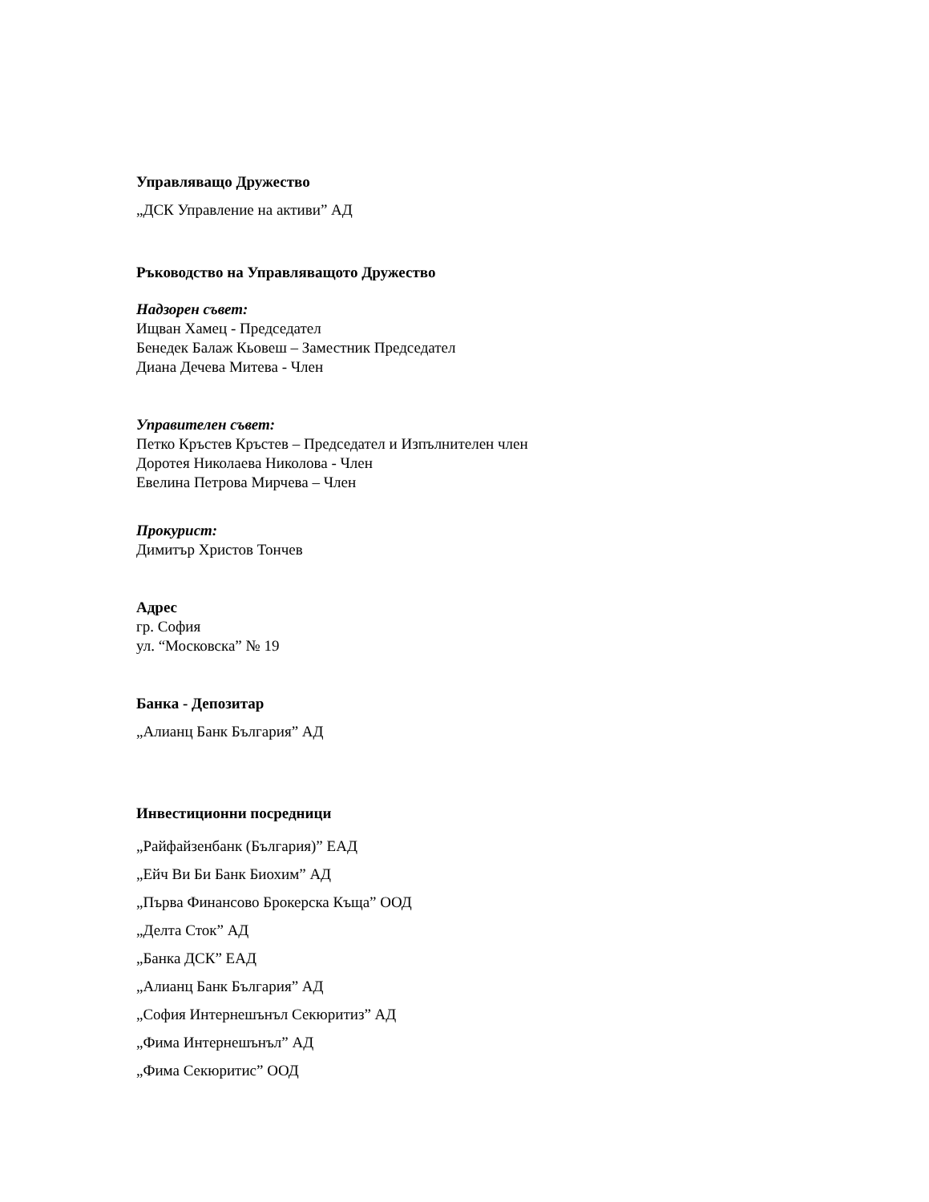Управляващо Дружество
„ДСК Управление на активи” АД
Ръководство на Управляващото Дружество
Надзорен съвет:
Ищван Хамец - Председател
Бенедек Балаж Кьовеш – Заместник Председател
Диана Дечева Митева - Член
Управителен съвет:
Петко Кръстев Кръстев – Председател и Изпълнителен член
Доротея Николаева Николова - Член
Евелина Петрова Мирчева – Член
Прокурист:
Димитър Христов Тончев
Адрес
гр. София
ул. “Московска” № 19
Банка - Депозитар
„Алианц Банк България” АД
Инвестиционни посредници
„Райфайзенбанк (България)” ЕАД
„Ейч Ви Би Банк Биохим” АД
„Първа Финансово Брокерска Къща” ООД
„Делта Сток” АД
„Банка ДСК” ЕАД
„Алианц Банк България” АД
„София Интернешънъл Секюритиз” АД
„Фима Интернешънъл” АД
„Фима Секюритис” ООД